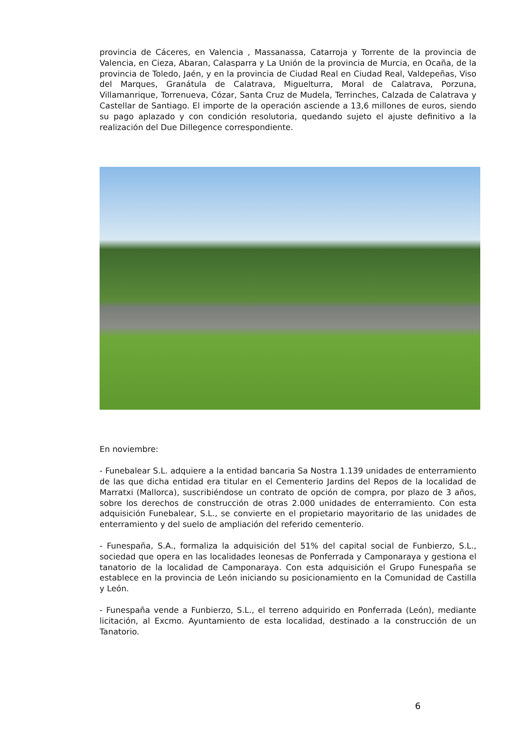provincia de Cáceres, en Valencia , Massanassa, Catarroja y Torrente de la provincia de Valencia, en Cieza, Abaran, Calasparra y La Unión de la provincia de Murcia, en Ocaña, de la provincia de Toledo, Jaén, y en la provincia de Ciudad Real en Ciudad Real, Valdepeñas, Viso del Marques, Granátula de Calatrava, Miguelturra, Moral de Calatrava, Porzuna, Villamanrique, Torrenueva, Cózar, Santa Cruz de Mudela, Terrinches, Calzada de Calatrava y Castellar de Santiago. El importe de la operación asciende a 13,6 millones de euros, siendo su pago aplazado y con condición resolutoria, quedando sujeto el ajuste definitivo a la realización del Due Dillegence correspondiente.
En noviembre:
- Funebalear S.L. adquiere a la entidad bancaria Sa Nostra 1.139 unidades de enterramiento de las que dicha entidad era titular en el Cementerio Jardins del Repos de la localidad de Marratxi (Mallorca), suscribiéndose un contrato de opción de compra, por plazo de 3 años, sobre los derechos de construcción de otras 2.000 unidades de enterramiento. Con esta adquisición Funebalear, S.L., se convierte en el propietario mayoritario de las unidades de enterramiento y del suelo de ampliación del referido cementerio.
- Funespaña, S.A., formaliza la adquisición del 51% del capital social de Funbierzo, S.L., sociedad que opera en las localidades leonesas de Ponferrada y Camponaraya y gestiona el tanatorio de la localidad de Camponaraya. Con esta adquisición el Grupo Funespaña se establece en la provincia de León iniciando su posicionamiento en la Comunidad de Castilla y León.
- Funespaña vende a Funbierzo, S.L., el terreno adquirido en Ponferrada (León), mediante licitación, al Excmo. Ayuntamiento de esta localidad, destinado a la construcción de un Tanatorio.
6